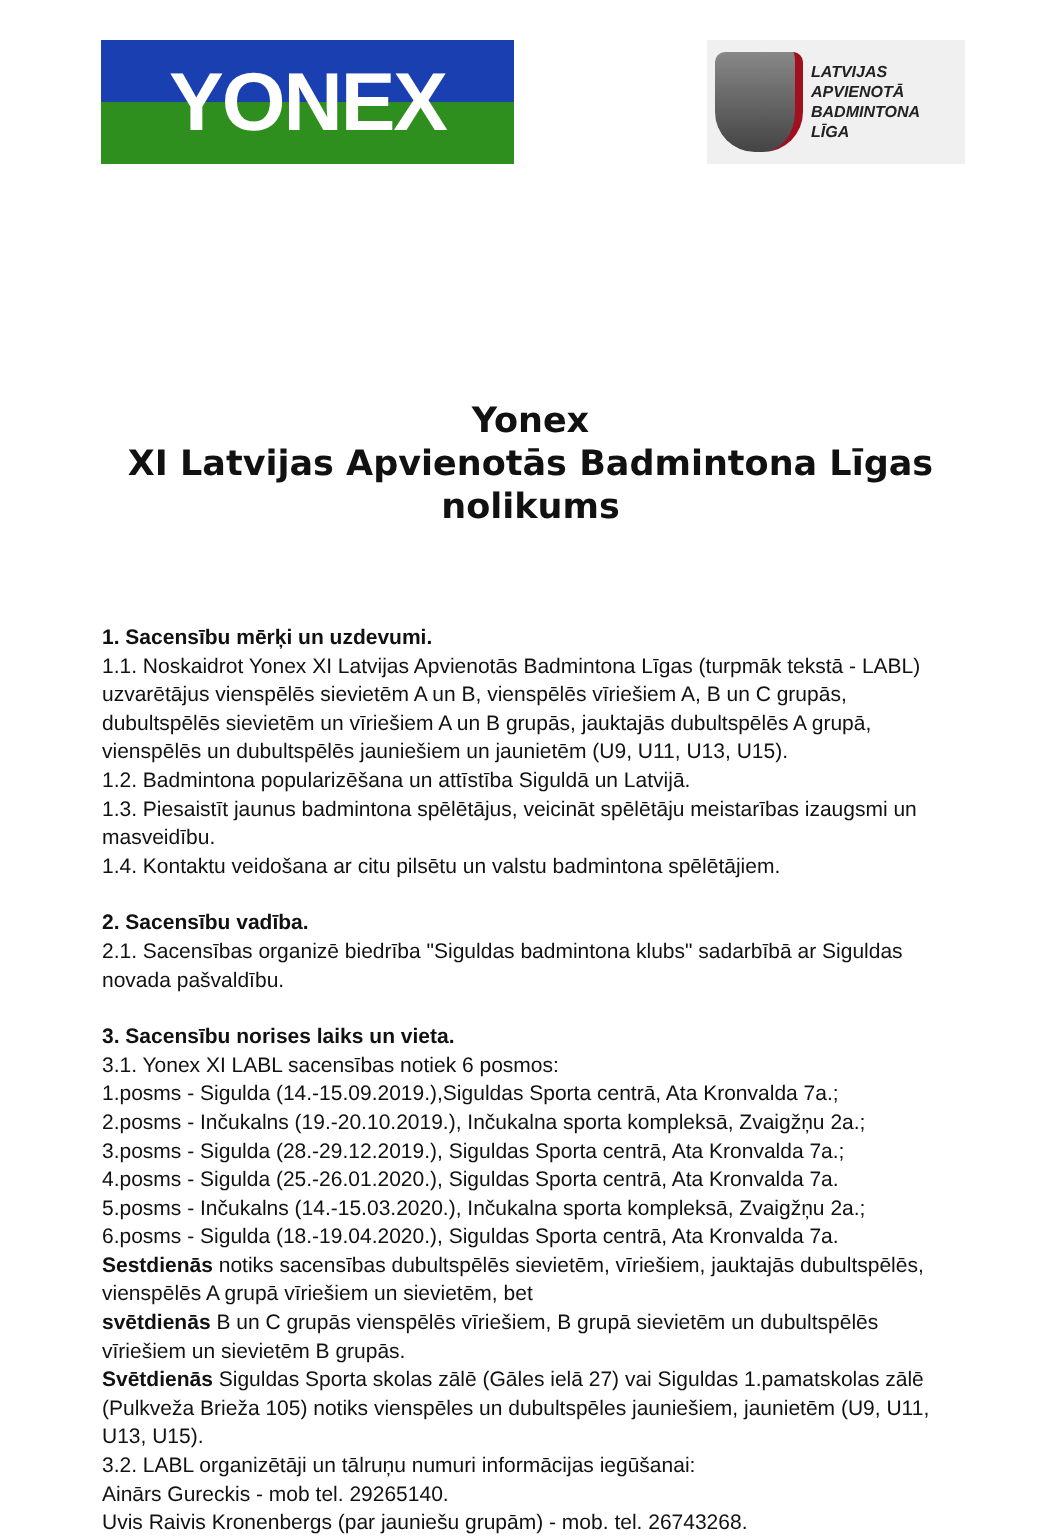YONEX
LATVIJAS
APVIENOTĀ
BADMINTONA
LĪGA
Yonex
XI Latvijas Apvienotās Badmintona Līgas
nolikums
1. Sacensību mērķi un uzdevumi.
1.1. Noskaidrot Yonex XI Latvijas Apvienotās Badmintona Līgas (turpmāk tekstā - LABL) uzvarētājus vienspēlēs sievietēm A un B, vienspēlēs vīriešiem A, B un C grupās, dubultspēlēs sievietēm un vīriešiem A un B grupās, jauktajās dubultspēlēs A grupā, vienspēlēs un dubultspēlēs jauniešiem un jaunietēm (U9, U11, U13, U15).
1.2. Badmintona popularizēšana un attīstība Siguldā un Latvijā.
1.3. Piesaistīt jaunus badmintona spēlētājus, veicināt spēlētāju meistarības izaugsmi un masveidību.
1.4. Kontaktu veidošana ar citu pilsētu un valstu badmintona spēlētājiem.
2. Sacensību vadība.
2.1. Sacensības organizē biedrība "Siguldas badmintona klubs" sadarbībā ar Siguldas novada pašvaldību.
3. Sacensību norises laiks un vieta.
3.1. Yonex XI LABL sacensības notiek 6 posmos:
1.posms - Sigulda (14.-15.09.2019.),Siguldas Sporta centrā, Ata Kronvalda 7a.;
2.posms - Inčukalns (19.-20.10.2019.), Inčukalna sporta kompleksā, Zvaigžņu 2a.;
3.posms - Sigulda (28.-29.12.2019.), Siguldas Sporta centrā, Ata Kronvalda 7a.;
4.posms - Sigulda (25.-26.01.2020.), Siguldas Sporta centrā, Ata Kronvalda 7a.
5.posms - Inčukalns (14.-15.03.2020.), Inčukalna sporta kompleksā, Zvaigžņu 2a.;
6.posms - Sigulda (18.-19.04.2020.), Siguldas Sporta centrā, Ata Kronvalda 7a.
Sestdienās notiks sacensības dubultspēlēs sievietēm, vīriešiem, jauktajās dubultspēlēs, vienspēlēs A grupā vīriešiem un sievietēm, bet
svētdienās B un C grupās vienspēlēs vīriešiem, B grupā sievietēm un dubultspēlēs vīriešiem un sievietēm B grupās.
Svētdienās Siguldas Sporta skolas zālē (Gāles ielā 27) vai Siguldas 1.pamatskolas zālē (Pulkveža Brieža 105) notiks vienspēles un dubultspēles jauniešiem, jaunietēm (U9, U11, U13, U15).
3.2. LABL organizētāji un tālruņu numuri informācijas iegūšanai:
Ainārs Gureckis - mob tel. 29265140.
Uvis Raivis Kronenbergs (par jauniešu grupām) - mob. tel. 26743268.